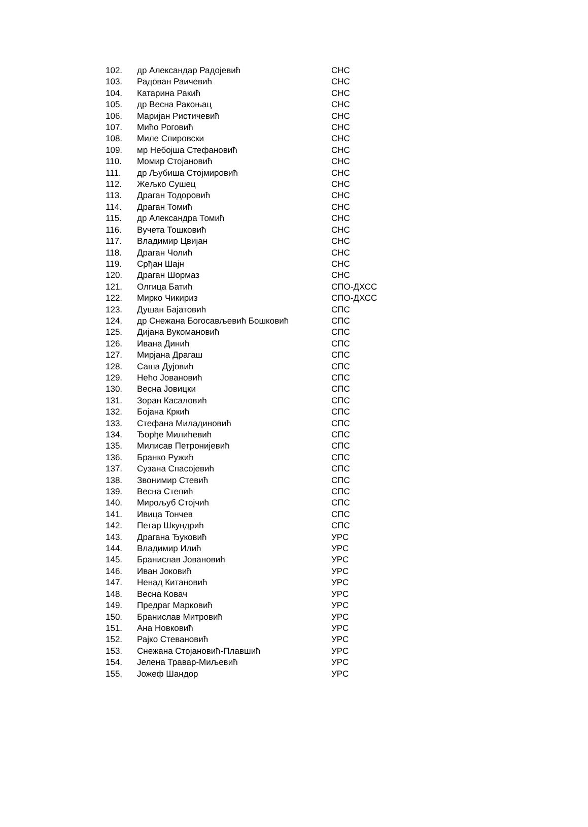| 102. | др Александар Радојевић | СНС |
| 103. | Радован Раичевић | СНС |
| 104. | Катарина Ракић | СНС |
| 105. | др Весна Ракоњац | СНС |
| 106. | Маријан Ристичевић | СНС |
| 107. | Мићо Роговић | СНС |
| 108. | Миле Спировски | СНС |
| 109. | мр Небојша Стефановић | СНС |
| 110. | Момир Стојановић | СНС |
| 111. | др Љубиша Стојмировић | СНС |
| 112. | Жељко Сушец | СНС |
| 113. | Драган Тодоровић | СНС |
| 114. | Драган Томић | СНС |
| 115. | др Александра Томић | СНС |
| 116. | Вучета Тошковић | СНС |
| 117. | Владимир Цвијан | СНС |
| 118. | Драган Чолић | СНС |
| 119. | Срђан Шајн | СНС |
| 120. | Драган Шормаз | СНС |
| 121. | Олгица Батић | СПО-ДХСС |
| 122. | Мирко Чикириз | СПО-ДХСС |
| 123. | Душан Бајатовић | СПС |
| 124. | др Снежана Богосављевић Бошковић | СПС |
| 125. | Дијана Вукомановић | СПС |
| 126. | Ивана Динић | СПС |
| 127. | Мирјана Драгаш | СПС |
| 128. | Саша Дујовић | СПС |
| 129. | Нећо Јовановић | СПС |
| 130. | Весна Јовицки | СПС |
| 131. | Зоран Касаловић | СПС |
| 132. | Бојана Кркић | СПС |
| 133. | Стефана Миладиновић | СПС |
| 134. | Ђорђе Милићевић | СПС |
| 135. | Милисав Петронијевић | СПС |
| 136. | Бранко Ружић | СПС |
| 137. | Сузана Спасојевић | СПС |
| 138. | Звонимир Стевић | СПС |
| 139. | Весна Степић | СПС |
| 140. | Мирољуб Стојчић | СПС |
| 141. | Ивица Тончев | СПС |
| 142. | Петар Шкундрић | СПС |
| 143. | Драгана Ђуковић | УРС |
| 144. | Владимир Илић | УРС |
| 145. | Бранислав Јовановић | УРС |
| 146. | Иван Јоковић | УРС |
| 147. | Ненад Китановић | УРС |
| 148. | Весна Ковач | УРС |
| 149. | Предраг Марковић | УРС |
| 150. | Бранислав Митровић | УРС |
| 151. | Ана Новковић | УРС |
| 152. | Рајко Стевановић | УРС |
| 153. | Снежана Стојановић-Плавшић | УРС |
| 154. | Јелена Травар-Миљевић | УРС |
| 155. | Јожеф Шандор | УРС |